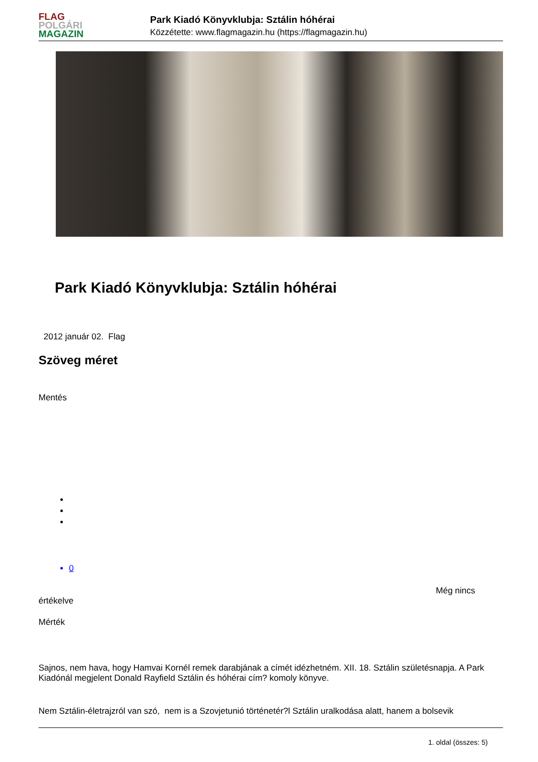FLAG
POLGÁRI
MAGAZIN
Park Kiadó Könyvklubja: Sztálin hóhérai
Közzétette: www.flagmagazin.hu (https://flagmagazin.hu)
Park Kiadó Könyvklubja: Sztálin hóhérai
2012 január 02. Flag
Szöveg méret
Mentés
0
Még nincs
értékelve
Mérték
Sajnos, nem hava, hogy Hamvai Kornél remek darabjának a címét idézhetném. XII. 18. Sztálin születésnapja. A Park Kiadónál megjelent Donald Rayfield Sztálin és hóhérai cím? komoly könyve.
Nem Sztálin-életrajzról van szó, nem is a Szovjetunió történetér?l Sztálin uralkodása alatt, hanem a bolsevik
1. oldal (összes: 5)